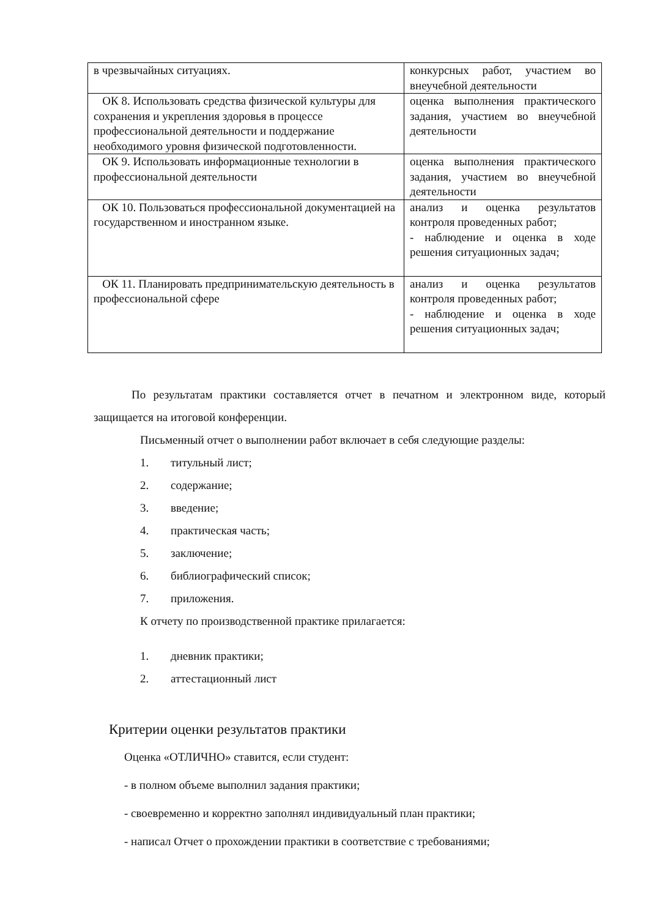| в чрезвычайных ситуациях. | конкурсных работ, участием во внеучебной деятельности |
| ОК 8. Использовать средства физической культуры для сохранения и укрепления здоровья в процессе профессиональной деятельности и поддержание необходимого уровня физической подготовленности. | оценка выполнения практического задания, участием во внеучебной деятельности |
| ОК 9. Использовать информационные технологии в профессиональной деятельности | оценка выполнения практического задания, участием во внеучебной деятельности |
| ОК 10. Пользоваться профессиональной документацией на государственном и иностранном языке. | анализ и оценка результатов контроля проведенных работ; - наблюдение и оценка в ходе решения ситуационных задач; |
| ОК 11. Планировать предпринимательскую деятельность в профессиональной сфере | анализ и оценка результатов контроля проведенных работ; - наблюдение и оценка в ходе решения ситуационных задач; |
По результатам практики составляется отчет в печатном и электронном виде, который защищается на итоговой конференции.
Письменный отчет о выполнении работ включает в себя следующие разделы:
1. титульный лист;
2. содержание;
3. введение;
4. практическая часть;
5. заключение;
6. библиографический список;
7. приложения.
К отчету по производственной практике прилагается:
1. дневник практики;
2. аттестационный лист
Критерии оценки результатов практики
Оценка «ОТЛИЧНО» ставится, если студент:
- в полном объеме выполнил задания практики;
- своевременно и корректно заполнял индивидуальный план практики;
- написал Отчет о прохождении практики в соответствие с требованиями;